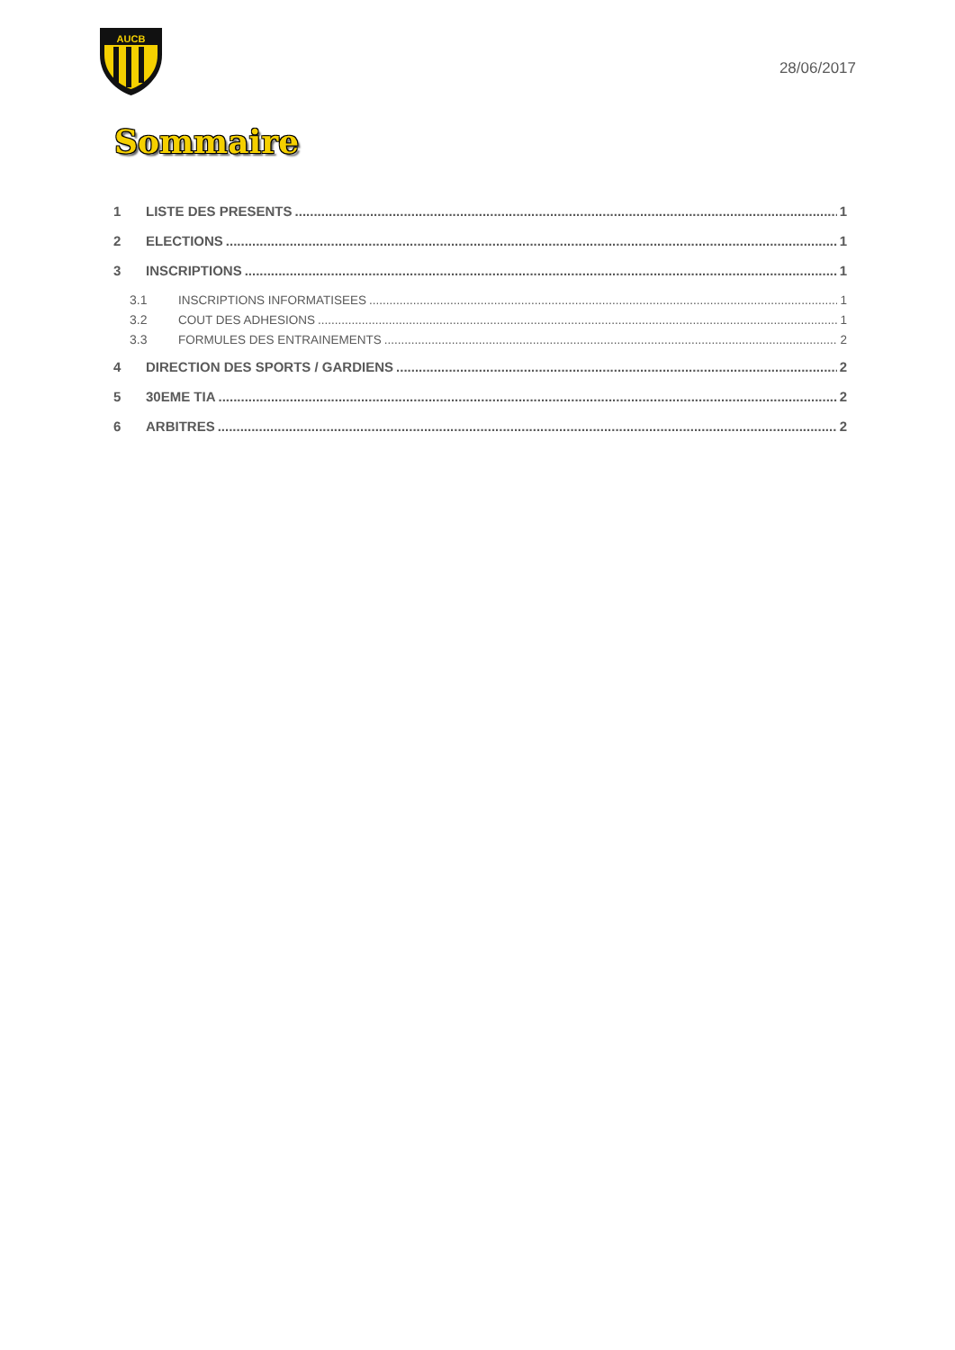AUCB
28/06/2017
Sommaire
1 LISTE DES PRESENTS 1
2 ELECTIONS 1
3 INSCRIPTIONS 1
3.1 INSCRIPTIONS INFORMATISEES 1
3.2 COUT DES ADHESIONS 1
3.3 FORMULES DES ENTRAINEMENTS 2
4 DIRECTION DES SPORTS / GARDIENS 2
5 30EME TIA 2
6 ARBITRES 2